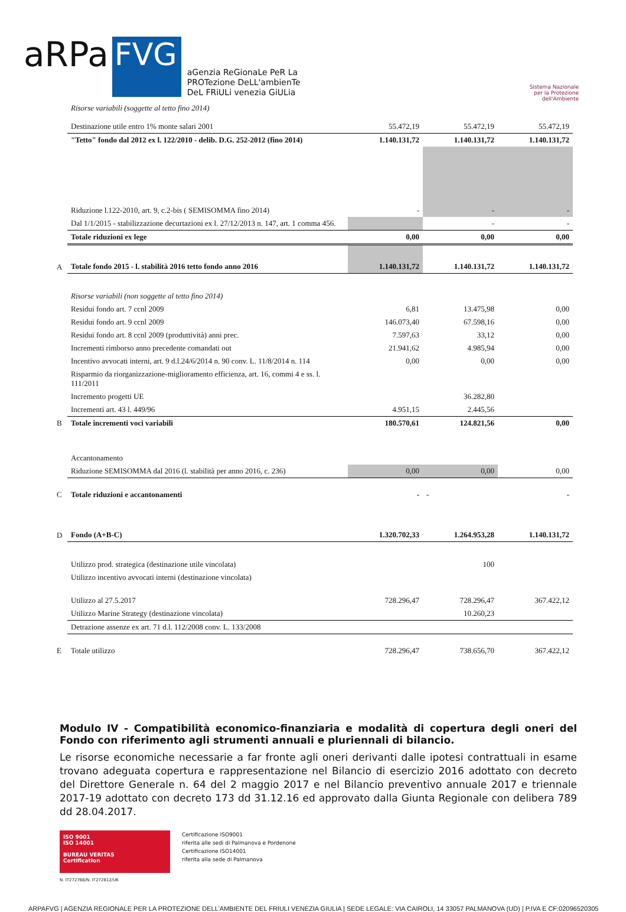aRPa
FVG
aGenzia ReGionaLe PeR La
PROTezione DeLL'ambienTe
DeL FRiULi venezia GiULia
Sistema Nazionale
per la Protezione
dell'Ambiente
| | Risorse variabili (soggette al tetto fino 2014) | | | |
| | Destinazione utile entro 1% monte salari 2001 | 55.472,19 | 55.472,19 | 55.472,19 |
| | "Tetto" fondo dal 2012 ex l. 122/2010 - delib. D.G. 252-2012 (fino 2014) | 1.140.131,72 | 1.140.131,72 | 1.140.131,72 |
| | Riduzione l.122-2010, art. 9, c.2-bis ( SEMISOMMA fino 2014) | - | - | - |
| | Dal 1/1/2015 - stabilizzazione decurtazioni ex l. 27/12/2013 n. 147, art. 1 comma 456. | | - | - |
| | Totale riduzioni ex lege | 0,00 | 0,00 | 0,00 |
| A | Totale fondo 2015 - l. stabilità 2016 tetto fondo anno 2016 | 1.140.131,72 | 1.140.131,72 | 1.140.131,72 |
| | Risorse variabili (non soggette al tetto fino 2014) | | | |
| | Residui fondo art. 7 ccnl 2009 | 6,81 | 13.475,98 | 0,00 |
| | Residui fondo art. 9 ccnl 2009 | 146.073,40 | 67.598,16 | 0,00 |
| | Residui fondo art. 8 ccnl 2009 (produttività) anni prec. | 7.597,63 | 33,12 | 0,00 |
| | Incrementi rimborso anno precedente comandati out | 21.941,62 | 4.985,94 | 0,00 |
| | Incentivo avvocati interni, art. 9 d.l.24/6/2014 n. 90 conv. L. 11/8/2014 n. 114 | 0,00 | 0,00 | 0,00 |
| | Risparmio da riorganizzazione-miglioramento efficienza, art. 16, commi 4 e ss. l. 111/2011 | | | |
| | Incremento progetti UE | | 36.282,80 | |
| | Incrementi art. 43 l. 449/96 | 4.951,15 | 2.445,56 | |
| B | Totale incrementi voci variabili | 180.570,61 | 124.821,56 | 0,00 |
| | Accantonamento | | | |
| | Riduzione SEMISOMMA dal 2016 (l. stabilità per anno 2016, c. 236) | 0,00 | 0,00 | 0,00 |
| C | Totale riduzioni e accantonamenti | - | - | - |
| D | Fondo (A+B-C) | 1.320.702,33 | 1.264.953,28 | 1.140.131,72 |
| | Utilizzo prod. strategica (destinazione utile vincolata) | | 100 | |
| | Utilizzo incentivo avvocati interni (destinazione vincolata) | | | |
| | Utilizzo al 27.5.2017 | 728.296,47 | 728.296,47 | 367.422,12 |
| | Utilizzo Marine Strategy (destinazione vincolata) | | 10.260,23 | |
| | Detrazione assenze ex art. 71 d.l. 112/2008 conv. L. 133/2008 | | | |
| E | Totale utilizzo | 728.296,47 | 738.656,70 | 367.422,12 |
Modulo IV - Compatibilità economico-finanziaria e modalità di copertura degli oneri del Fondo con riferimento agli strumenti annuali e pluriennali di bilancio.
Le risorse economiche necessarie a far fronte agli oneri derivanti dalle ipotesi contrattuali in esame trovano adeguata copertura e rappresentazione nel Bilancio di esercizio 2016 adottato con decreto del Direttore Generale n. 64 del 2 maggio 2017 e nel Bilancio preventivo annuale 2017 e triennale 2017-19 adottato con decreto 173 dd 31.12.16 ed approvato dalla Giunta Regionale con delibera 789 dd 28.04.2017.
ISO 9001
ISO 14001
BUREAU VERITAS
Certification
Certificazione ISO9001
riferita alle sedi di Palmanova e Pordenone
Certificazione ISO14001
riferita alla sede di Palmanova
N. IT272766/N. IT272812/UK
ARPAFVG | AGENZIA REGIONALE PER LA PROTEZIONE DELL'AMBIENTE DEL FRIULI VENEZIA GIULIA | SEDE LEGALE: VIA CAIROLI, 14 33057 PALMANOVA (UD) | P.IVA E CF:02096520305